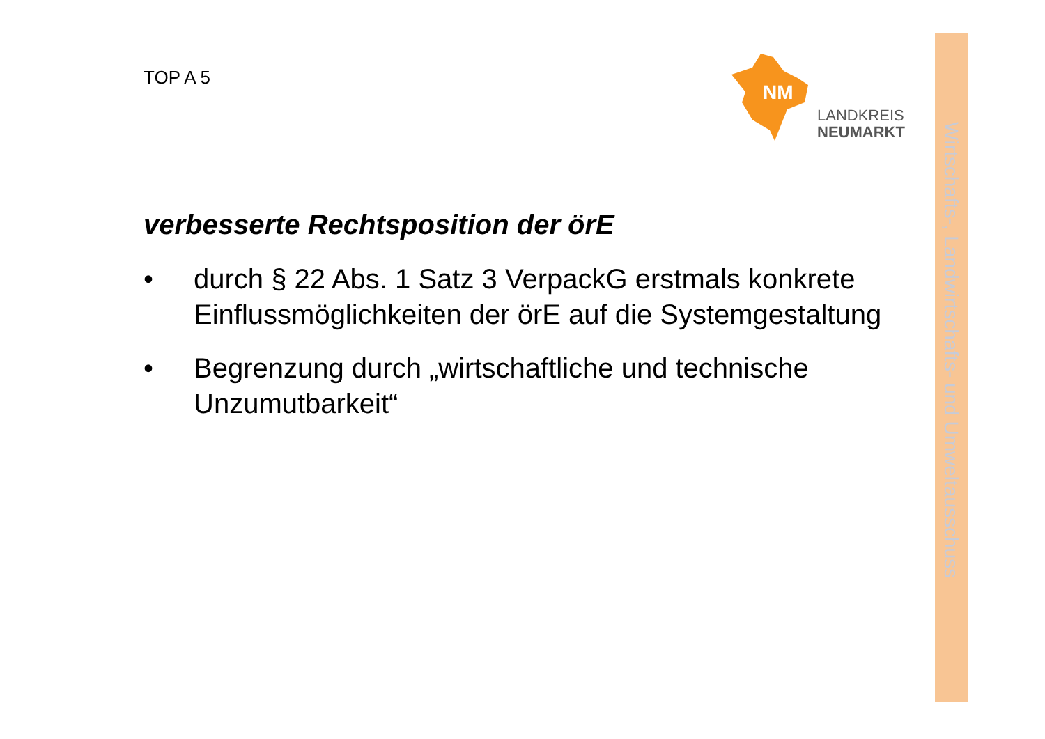TOP A 5
NM
LANDKREIS
NEUMARKT
Wirtschafts-, Landwirtschafts- und Umweltausschuss
verbesserte Rechtsposition der örE
• durch § 22 Abs. 1 Satz 3 VerpackG erstmals konkrete Einflussmöglichkeiten der örE auf die Systemgestaltung
• Begrenzung durch „wirtschaftliche und technische Unzumutbarkeit“